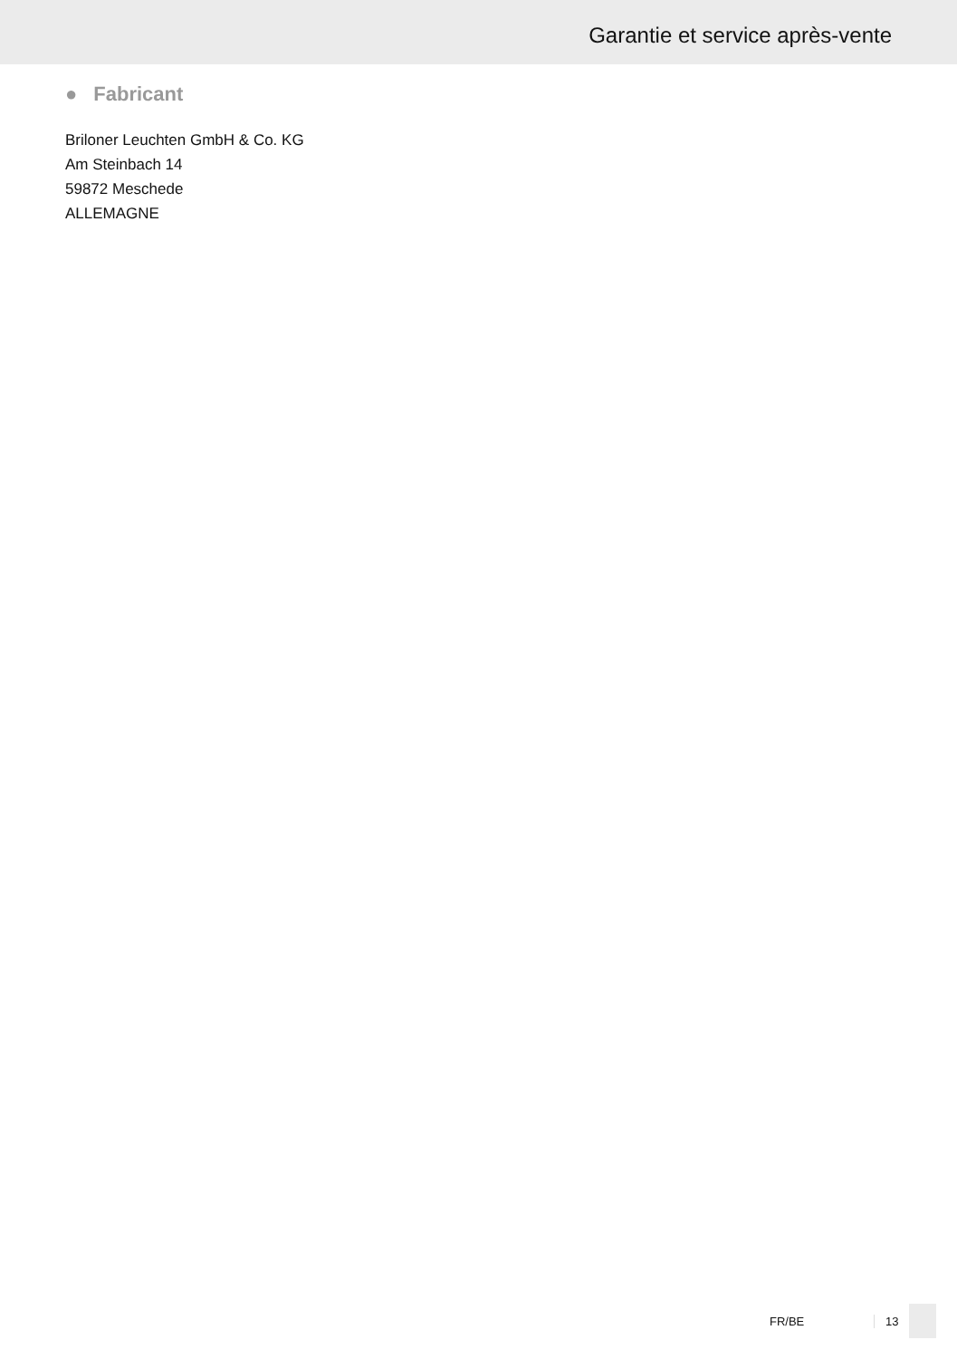Garantie et service après-vente
● Fabricant
Briloner Leuchten GmbH & Co. KG
Am Steinbach 14
59872 Meschede
ALLEMAGNE
FR/BE 13